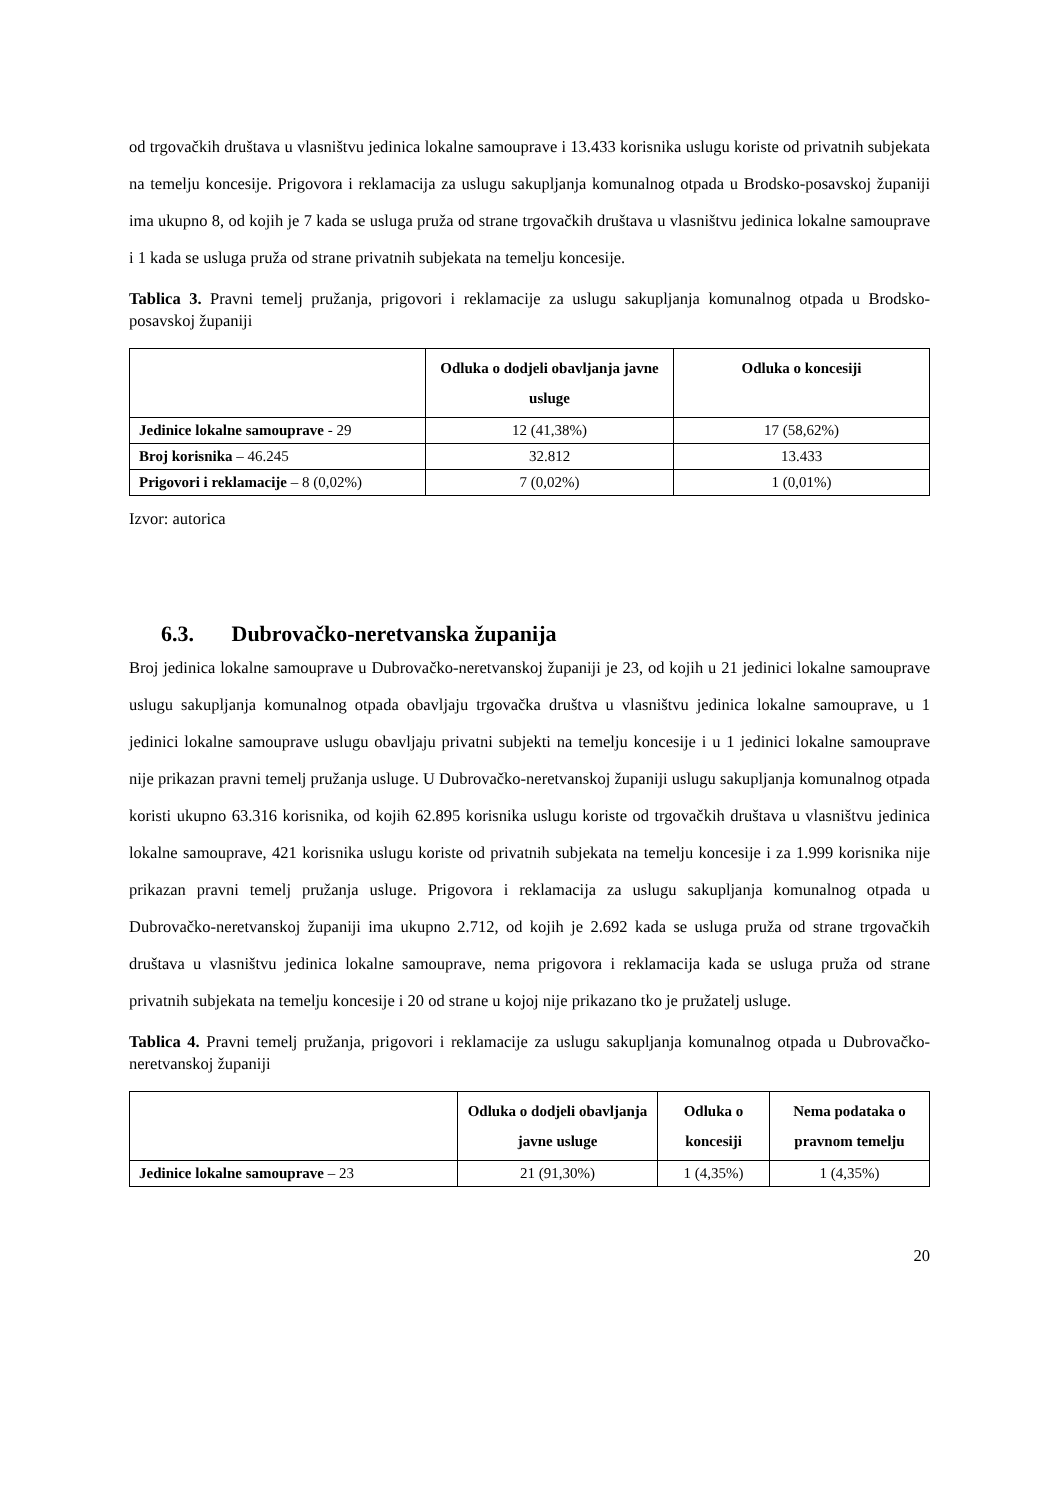od trgovačkih društava u vlasništvu jedinica lokalne samouprave i 13.433 korisnika uslugu koriste od privatnih subjekata na temelju koncesije. Prigovora i reklamacija za uslugu sakupljanja komunalnog otpada u Brodsko-posavskoj županiji ima ukupno 8, od kojih je 7 kada se usluga pruža od strane trgovačkih društava u vlasništvu jedinica lokalne samouprave i 1 kada se usluga pruža od strane privatnih subjekata na temelju koncesije.
Tablica 3. Pravni temelj pružanja, prigovori i reklamacije za uslugu sakupljanja komunalnog otpada u Brodsko-posavskoj županiji
| | Odluka o dodjeli obavljanja javne usluge | Odluka o koncesiji |
| --- | --- | --- |
| Jedinice lokalne samouprave - 29 | 12 (41,38%) | 17 (58,62%) |
| Broj korisnika – 46.245 | 32.812 | 13.433 |
| Prigovori i reklamacije – 8 (0,02%) | 7 (0,02%) | 1 (0,01%) |
Izvor: autorica
6.3. Dubrovačko-neretvanska županija
Broj jedinica lokalne samouprave u Dubrovačko-neretvanskoj županiji je 23, od kojih u 21 jedinici lokalne samouprave uslugu sakupljanja komunalnog otpada obavljaju trgovačka društva u vlasništvu jedinica lokalne samouprave, u 1 jedinici lokalne samouprave uslugu obavljaju privatni subjekti na temelju koncesije i u 1 jedinici lokalne samouprave nije prikazan pravni temelj pružanja usluge. U Dubrovačko-neretvanskoj županiji uslugu sakupljanja komunalnog otpada koristi ukupno 63.316 korisnika, od kojih 62.895 korisnika uslugu koriste od trgovačkih društava u vlasništvu jedinica lokalne samouprave, 421 korisnika uslugu koriste od privatnih subjekata na temelju koncesije i za 1.999 korisnika nije prikazan pravni temelj pružanja usluge. Prigovora i reklamacija za uslugu sakupljanja komunalnog otpada u Dubrovačko-neretvanskoj županiji ima ukupno 2.712, od kojih je 2.692 kada se usluga pruža od strane trgovačkih društava u vlasništvu jedinica lokalne samouprave, nema prigovora i reklamacija kada se usluga pruža od strane privatnih subjekata na temelju koncesije i 20 od strane u kojoj nije prikazano tko je pružatelj usluge.
Tablica 4. Pravni temelj pružanja, prigovori i reklamacije za uslugu sakupljanja komunalnog otpada u Dubrovačko-neretvanskoj županiji
| | Odluka o dodjeli obavljanja javne usluge | Odluka o koncesiji | Nema podataka o pravnom temelju |
| --- | --- | --- | --- |
| Jedinice lokalne samouprave – 23 | 21 (91,30%) | 1 (4,35%) | 1 (4,35%) |
20